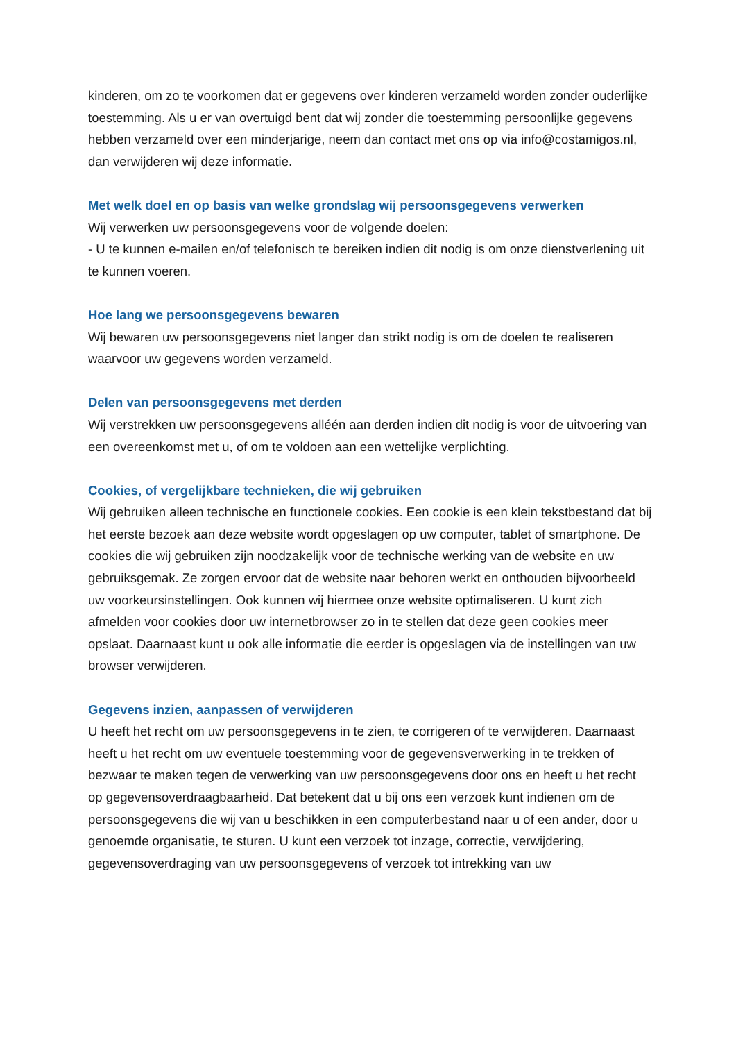kinderen, om zo te voorkomen dat er gegevens over kinderen verzameld worden zonder ouderlijke toestemming. Als u er van overtuigd bent dat wij zonder die toestemming persoonlijke gegevens hebben verzameld over een minderjarige, neem dan contact met ons op via info@costamigos.nl, dan verwijderen wij deze informatie.
Met welk doel en op basis van welke grondslag wij persoonsgegevens verwerken
Wij verwerken uw persoonsgegevens voor de volgende doelen:
- U te kunnen e-mailen en/of telefonisch te bereiken indien dit nodig is om onze dienstverlening uit te kunnen voeren.
Hoe lang we persoonsgegevens bewaren
Wij bewaren uw persoonsgegevens niet langer dan strikt nodig is om de doelen te realiseren waarvoor uw gegevens worden verzameld.
Delen van persoonsgegevens met derden
Wij verstrekken uw persoonsgegevens alléén aan derden indien dit nodig is voor de uitvoering van een overeenkomst met u, of om te voldoen aan een wettelijke verplichting.
Cookies, of vergelijkbare technieken, die wij gebruiken
Wij gebruiken alleen technische en functionele cookies. Een cookie is een klein tekstbestand dat bij het eerste bezoek aan deze website wordt opgeslagen op uw computer, tablet of smartphone. De cookies die wij gebruiken zijn noodzakelijk voor de technische werking van de website en uw gebruiksgemak. Ze zorgen ervoor dat de website naar behoren werkt en onthouden bijvoorbeeld uw voorkeursinstellingen. Ook kunnen wij hiermee onze website optimaliseren. U kunt zich afmelden voor cookies door uw internetbrowser zo in te stellen dat deze geen cookies meer opslaat. Daarnaast kunt u ook alle informatie die eerder is opgeslagen via de instellingen van uw browser verwijderen.
Gegevens inzien, aanpassen of verwijderen
U heeft het recht om uw persoonsgegevens in te zien, te corrigeren of te verwijderen. Daarnaast heeft u het recht om uw eventuele toestemming voor de gegevensverwerking in te trekken of bezwaar te maken tegen de verwerking van uw persoonsgegevens door ons en heeft u het recht op gegevensoverdraagbaarheid. Dat betekent dat u bij ons een verzoek kunt indienen om de persoonsgegevens die wij van u beschikken in een computerbestand naar u of een ander, door u genoemde organisatie, te sturen. U kunt een verzoek tot inzage, correctie, verwijdering, gegevensoverdraging van uw persoonsgegevens of verzoek tot intrekking van uw